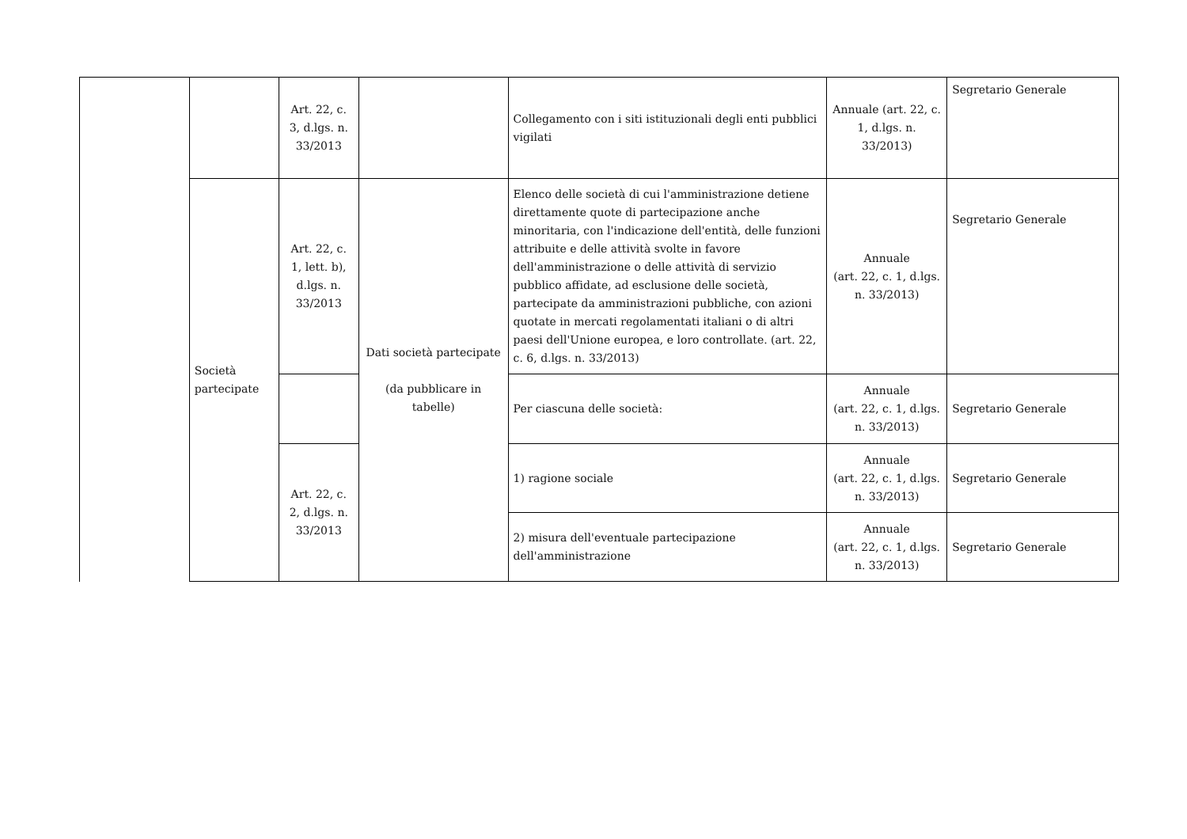| | | Art. 22, c. 3, d.lgs. n. 33/2013 | | Collegamento con i siti istituzionali degli enti pubblici vigilati | Annuale (art. 22, c. 1, d.lgs. n. 33/2013) | Segretario Generale |
| | Società partecipate | Art. 22, c. 1, lett. b), d.lgs. n. 33/2013 | Dati società partecipate (da pubblicare in tabelle) | Elenco delle società di cui l'amministrazione detiene direttamente quote di partecipazione anche minoritaria, con l'indicazione dell'entità, delle funzioni attribuite e delle attività svolte in favore dell'amministrazione o delle attività di servizio pubblico affidate, ad esclusione delle società, partecipate da amministrazioni pubbliche, con azioni quotate in mercati regolamentati italiani o di altri paesi dell'Unione europea, e loro controllate. (art. 22, c. 6, d.lgs. n. 33/2013) | Annuale (art. 22, c. 1, d.lgs. n. 33/2013) | Segretario Generale |
| | | | | Per ciascuna delle società: | Annuale (art. 22, c. 1, d.lgs. n. 33/2013) | Segretario Generale |
| | | Art. 22, c. 2, d.lgs. n. 33/2013 | | 1) ragione sociale | Annuale (art. 22, c. 1, d.lgs. n. 33/2013) | Segretario Generale |
| | | | | 2) misura dell'eventuale partecipazione dell'amministrazione | Annuale (art. 22, c. 1, d.lgs. n. 33/2013) | Segretario Generale |